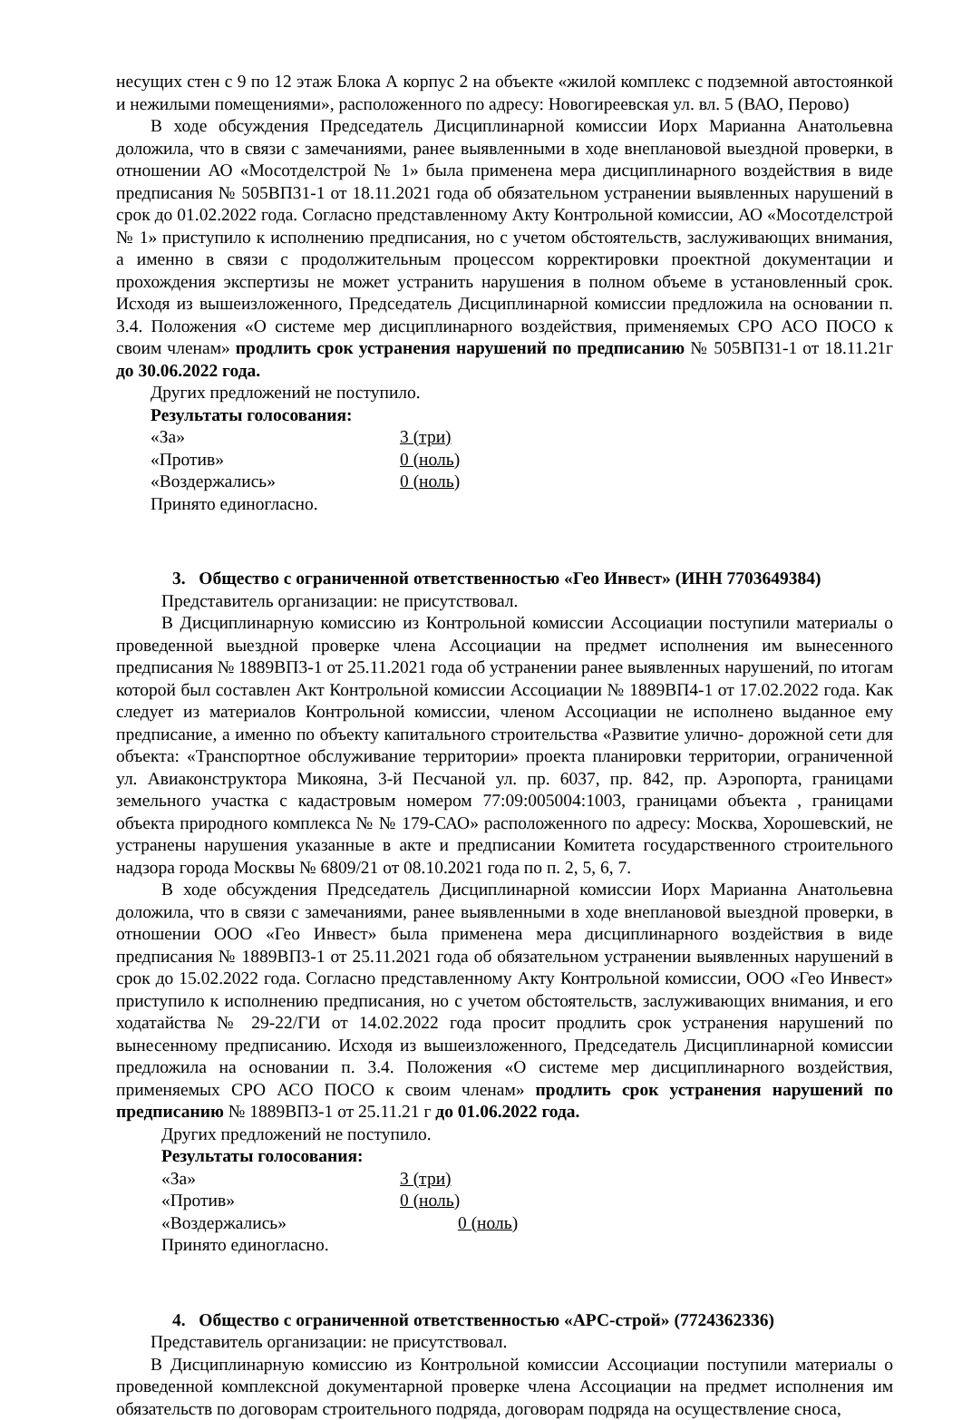несущих стен с 9 по 12 этаж Блока А корпус 2 на объекте «жилой комплекс с подземной автостоянкой и нежилыми помещениями», расположенного по адресу: Новогиреевская ул. вл. 5 (ВАО, Перово)
В ходе обсуждения Председатель Дисциплинарной комиссии Иорх Марианна Анатольевна доложила, что в связи с замечаниями, ранее выявленными в ходе внеплановой выездной проверки, в отношении АО «Мосотделстрой № 1» была применена мера дисциплинарного воздействия в виде предписания № 505ВП31-1 от 18.11.2021 года об обязательном устранении выявленных нарушений в срок до 01.02.2022 года. Согласно представленному Акту Контрольной комиссии, АО «Мосотделстрой № 1» приступило к исполнению предписания, но с учетом обстоятельств, заслуживающих внимания, а именно в связи с продолжительным процессом корректировки проектной документации и прохождения экспертизы не может устранить нарушения в полном объеме в установленный срок. Исходя из вышеизложенного, Председатель Дисциплинарной комиссии предложила на основании п. 3.4. Положения «О системе мер дисциплинарного воздействия, применяемых СРО АСО ПОСО к своим членам» продлить срок устранения нарушений по предписанию № 505ВП31-1 от 18.11.21г до 30.06.2022 года.
Других предложений не поступило.
Результаты голосования:
«За» 3 (три)
«Против» 0 (ноль)
«Воздержались» 0 (ноль)
Принято единогласно.
3. Общество с ограниченной ответственностью «Гео Инвест» (ИНН 7703649384)
Представитель организации: не присутствовал.
В Дисциплинарную комиссию из Контрольной комиссии Ассоциации поступили материалы о проведенной выездной проверке члена Ассоциации на предмет исполнения им вынесенного предписания № 1889ВП3-1 от 25.11.2021 года об устранении ранее выявленных нарушений, по итогам которой был составлен Акт Контрольной комиссии Ассоциации № 1889ВП4-1 от 17.02.2022 года. Как следует из материалов Контрольной комиссии, членом Ассоциации не исполнено выданное ему предписание, а именно по объекту капитального строительства «Развитие улично- дорожной сети для объекта: «Транспортное обслуживание территории» проекта планировки территории, ограниченной ул. Авиаконструктора Микояна, 3-й Песчаной ул. пр. 6037, пр. 842, пр. Аэропорта, границами земельного участка с кадастровым номером 77:09:005004:1003, границами объекта , границами объекта природного комплекса № № 179-САО» расположенного по адресу: Москва, Хорошевский, не устранены нарушения указанные в акте и предписании Комитета государственного строительного надзора города Москвы № 6809/21 от 08.10.2021 года по п. 2, 5, 6, 7.
В ходе обсуждения Председатель Дисциплинарной комиссии Иорх Марианна Анатольевна доложила, что в связи с замечаниями, ранее выявленными в ходе внеплановой выездной проверки, в отношении ООО «Гео Инвест» была применена мера дисциплинарного воздействия в виде предписания № 1889ВП3-1 от 25.11.2021 года об обязательном устранении выявленных нарушений в срок до 15.02.2022 года. Согласно представленному Акту Контрольной комиссии, ООО «Гео Инвест» приступило к исполнению предписания, но с учетом обстоятельств, заслуживающих внимания, и его ходатайства № 29-22/ГИ от 14.02.2022 года просит продлить срок устранения нарушений по вынесенному предписанию. Исходя из вышеизложенного, Председатель Дисциплинарной комиссии предложила на основании п. 3.4. Положения «О системе мер дисциплинарного воздействия, применяемых СРО АСО ПОСО к своим членам» продлить срок устранения нарушений по предписанию № 1889ВП3-1 от 25.11.21 г до 01.06.2022 года.
Других предложений не поступило.
Результаты голосования:
«За» 3 (три)
«Против» 0 (ноль)
«Воздержались» 0 (ноль)
Принято единогласно.
4. Общество с ограниченной ответственностью «АРС-строй» (7724362336)
Представитель организации: не присутствовал.
В Дисциплинарную комиссию из Контрольной комиссии Ассоциации поступили материалы о проведенной комплексной документарной проверке члена Ассоциации на предмет исполнения им обязательств по договорам строительного подряда, договорам подряда на осуществление сноса,